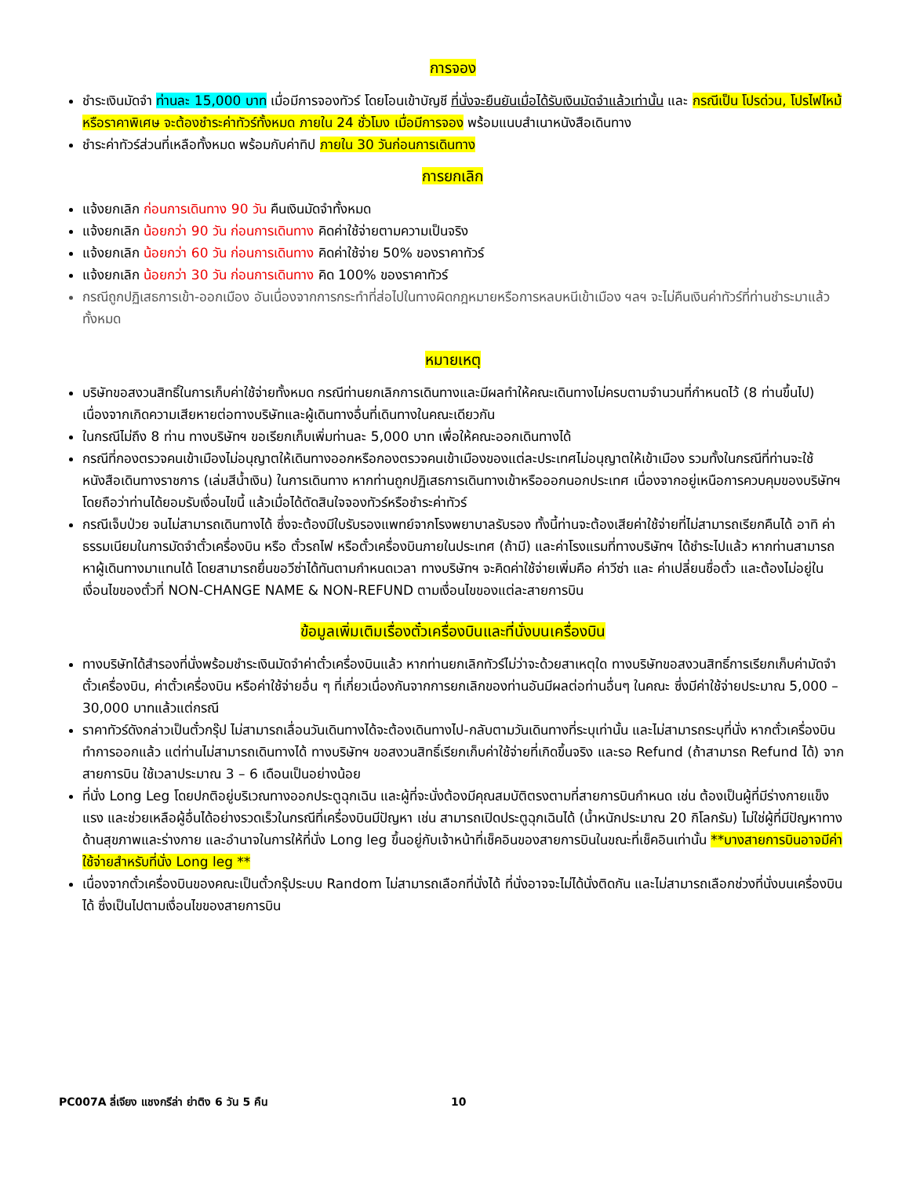การจอง
ชำระเงินมัดจำ ท่านละ 15,000 บาท เมื่อมีการจองทัวร์ โดยโอนเข้าบัญชี ที่นั่งจะยืนยันเมื่อได้รับเงินมัดจำแล้วเท่านั้น และ กรณีเป็น โปรด่วน, โปรไฟไหม้ หรือราคาพิเศษ จะต้องชำระค่าทัวร์ทั้งหมด ภายใน 24 ชั่วโมง เมื่อมีการจอง พร้อมแนบสำเนาหนังสือเดินทาง
ชำระค่าทัวร์ส่วนที่เหลือทั้งหมด พร้อมกับค่าทิป ภายใน 30 วันก่อนการเดินทาง
การยกเลิก
แจ้งยกเลิก ก่อนการเดินทาง 90 วัน คืนเงินมัดจำทั้งหมด
แจ้งยกเลิก น้อยกว่า 90 วัน ก่อนการเดินทาง คิดค่าใช้จ่ายตามความเป็นจริง
แจ้งยกเลิก น้อยกว่า 60 วัน ก่อนการเดินทาง คิดค่าใช้จ่าย 50% ของราคาทัวร์
แจ้งยกเลิก น้อยกว่า 30 วัน ก่อนการเดินทาง คิด 100% ของราคาทัวร์
กรณีถูกปฏิเสธการเข้า-ออกเมือง อันเนื่องจากการกระทำที่ส่อไปในทางผิดกฎหมายหรือการหลบหนีเข้าเมือง ฯลฯ จะไม่คืนเงินค่าทัวร์ที่ท่านชำระมาแล้วทั้งหมด
หมายเหตุ
บริษัทขอสงวนสิทธิ์ในการเก็บค่าใช้จ่ายทั้งหมด กรณีท่านยกเลิกการเดินทางและมีผลทำให้คณะเดินทางไม่ครบตามจำนวนที่กำหนดไว้ (8 ท่านขึ้นไป) เนื่องจากเกิดความเสียหายต่อทางบริษัทและผู้เดินทางอื่นที่เดินทางในคณะเดียวกัน
ในกรณีไม่ถึง 8 ท่าน ทางบริษัทฯ ขอเรียกเก็บเพิ่มท่านละ 5,000 บาท เพื่อให้คณะออกเดินทางได้
กรณีที่กองตรวจคนเข้าเมืองไม่อนุญาตให้เดินทางออกหรือกองตรวจคนเข้าเมืองของแต่ละประเทศไม่อนุญาตให้เข้าเมือง รวมทั้งในกรณีที่ท่านจะใช้หนังสือเดินทางราชการ (เล่มสีน้ำเงิน) ในการเดินทาง หากท่านถูกปฏิเสธการเดินทางเข้าหรือออกนอกประเทศ เนื่องจากอยู่เหนือการควบคุมของบริษัทฯ โดยถือว่าท่านได้ยอมรับเงื่อนไขนี้ แล้วเมื่อได้ตัดสินใจจองทัวร์หรือชำระค่าทัวร์
กรณีเจ็บป่วย จนไม่สามารถเดินทางได้ ซึ่งจะต้องมีใบรับรองแพทย์จากโรงพยาบาลรับรอง ทั้งนี้ท่านจะต้องเสียค่าใช้จ่ายที่ไม่สามารถเรียกคืนได้ อาทิ ค่าธรรมเนียมในการมัดจำตั๋วเครื่องบิน หรือ ตั๋วรถไฟ หรือตั๋วเครื่องบินภายในประเทศ (ถ้ามี) และค่าโรงแรมที่ทางบริษัทฯ ได้ชำระไปแล้ว หากท่านสามารถหาผู้เดินทางมาแทนได้ โดยสามารถยื่นขอวีซ่าได้ทันตามกำหนดเวลา ทางบริษัทฯ จะคิดค่าใช้จ่ายเพิ่มคือ ค่าวีซ่า และ ค่าเปลี่ยนชื่อตั๋ว และต้องไม่อยู่ในเงื่อนไขของตั๋วที่ NON-CHANGE NAME & NON-REFUND ตามเงื่อนไขของแต่ละสายการบิน
ข้อมูลเพิ่มเติมเรื่องตั๋วเครื่องบินและที่นั่งบนเครื่องบิน
ทางบริษัทได้สำรองที่นั่งพร้อมชำระเงินมัดจำค่าตั๋วเครื่องบินแล้ว หากท่านยกเลิกทัวร์ไม่ว่าจะด้วยสาเหตุใด ทางบริษัทขอสงวนสิทธิ์การเรียกเก็บค่ามัดจำตั๋วเครื่องบิน, ค่าตั๋วเครื่องบิน หรือค่าใช้จ่ายอื่น ๆ ที่เกี่ยวเนื่องกันจากการยกเลิกของท่านอันมีผลต่อท่านอื่นๆ ในคณะ ซึ่งมีค่าใช้จ่ายประมาณ 5,000 – 30,000 บาทแล้วแต่กรณี
ราคาทัวร์ดังกล่าวเป็นตั๋วกรุ๊ป ไม่สามารถเลื่อนวันเดินทางได้จะต้องเดินทางไป-กลับตามวันเดินทางที่ระบุเท่านั้น และไม่สามารถระบุที่นั่ง หากตั๋วเครื่องบินทำการออกแล้ว แต่ท่านไม่สามารถเดินทางได้ ทางบริษัทฯ ขอสงวนสิทธิ์เรียกเก็บค่าใช้จ่ายที่เกิดขึ้นจริง และรอ Refund (ถ้าสามารถ Refund ได้) จากสายการบิน ใช้เวลาประมาณ 3 – 6 เดือนเป็นอย่างน้อย
ที่นั่ง Long Leg โดยปกติอยู่บริเวณทางออกประตูฉุกเฉิน และผู้ที่จะนั่งต้องมีคุณสมบัติตรงตามที่สายการบินกำหนด เช่น ต้องเป็นผู้ที่มีร่างกายแข็งแรง และช่วยเหลือผู้อื่นได้อย่างรวดเร็วในกรณีที่เครื่องบินมีปัญหา เช่น สามารถเปิดประตูฉุกเฉินได้ (น้ำหนักประมาณ 20 กิโลกรัม) ไม่ใช่ผู้ที่มีปัญหาทางด้านสุขภาพและร่างกาย และอำนาจในการให้ที่นั่ง Long leg ขึ้นอยู่กับเจ้าหน้าที่เช็คอินของสายการบินในขณะที่เช็คอินเท่านั้น **บางสายการบินอาจมีค่าใช้จ่ายสำหรับที่นั่ง Long leg **
เนื่องจากตั๋วเครื่องบินของคณะเป็นตั๋วกรุ๊ประบบ Random ไม่สามารถเลือกที่นั่งได้ ที่นั่งอาจจะไม่ได้นั่งติดกัน และไม่สามารถเลือกช่วงที่นั่งบนเครื่องบินได้ ซึ่งเป็นไปตามเงื่อนไขของสายการบิน
PC007A ลี่เจียง แชงกรีล่า ย่าติง 6 วัน 5 คืน 10